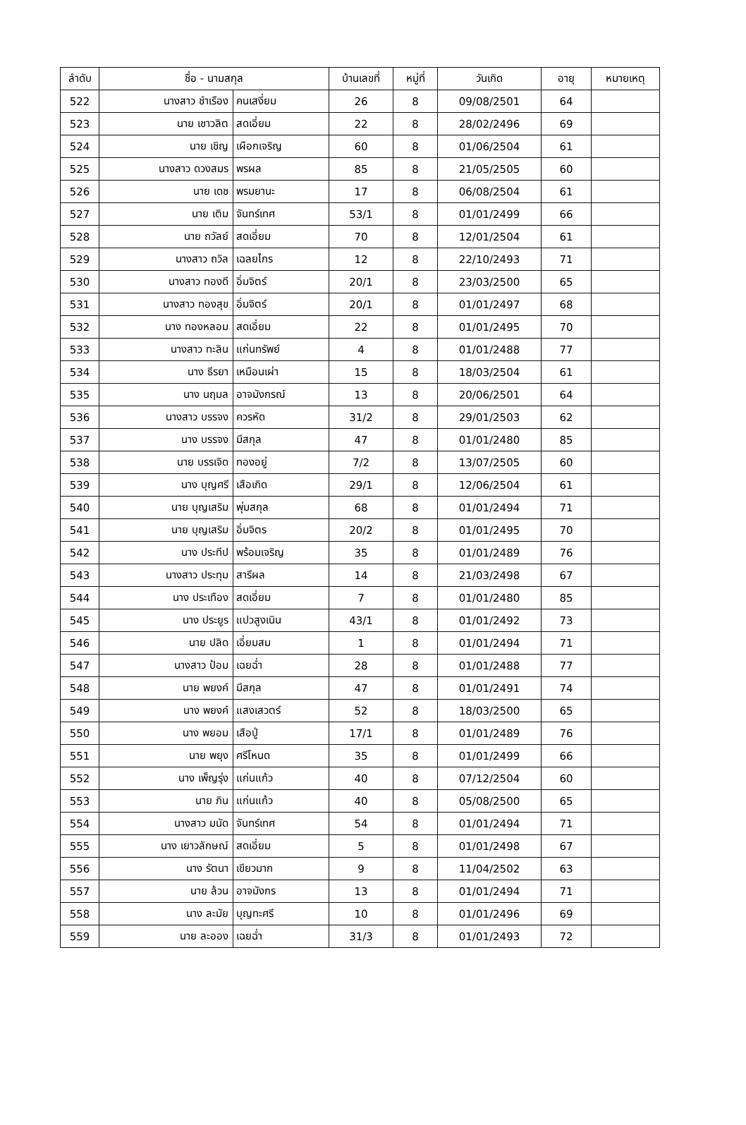| ลำดับ | ชื่อ - นามสกุล | | บ้านเลขที่ | หมู่ที่ | วันเกิด | อายุ | หมายเหตุ |
| --- | --- | --- | --- | --- | --- | --- | --- |
| 522 | นางสาว ชำเรือง | คนเสงี่ยม | 26 | 8 | 09/08/2501 | 64 | |
| 523 | นาย เชาวลิต | สดเอี่ยม | 22 | 8 | 28/02/2496 | 69 | |
| 524 | นาย เชิญ | เผือกเจริญ | 60 | 8 | 01/06/2504 | 61 | |
| 525 | นางสาว ดวงสมร | พรผล | 85 | 8 | 21/05/2505 | 60 | |
| 526 | นาย เดช | พรมยานะ | 17 | 8 | 06/08/2504 | 61 | |
| 527 | นาย เติม | จันทร์เทศ | 53/1 | 8 | 01/01/2499 | 66 | |
| 528 | นาย ถวัลย์ | สดเอี่ยม | 70 | 8 | 12/01/2504 | 61 | |
| 529 | นางสาว ถวิล | เฉลยไกร | 12 | 8 | 22/10/2493 | 71 | |
| 530 | นางสาว ทองดี | อิ่มจิตร์ | 20/1 | 8 | 23/03/2500 | 65 | |
| 531 | นางสาว ทองสุข | อิ่มจิตร์ | 20/1 | 8 | 01/01/2497 | 68 | |
| 532 | นาง ทองหลอม | สดเอี่ยม | 22 | 8 | 01/01/2495 | 70 | |
| 533 | นางสาว ทะลิน | แก่นทรัพย์ | 4 | 8 | 01/01/2488 | 77 | |
| 534 | นาง ธีรยา | เหมือนเผ่า | 15 | 8 | 18/03/2504 | 61 | |
| 535 | นาง นฤมล | อาจมังกรณ์ | 13 | 8 | 20/06/2501 | 64 | |
| 536 | นางสาว บรรจง | ควรหัด | 31/2 | 8 | 29/01/2503 | 62 | |
| 537 | นาง บรรจง | มีสกุล | 47 | 8 | 01/01/2480 | 85 | |
| 538 | นาย บรรเจิด | ทองอยู่ | 7/2 | 8 | 13/07/2505 | 60 | |
| 539 | นาง บุญศรี | เสือเกิด | 29/1 | 8 | 12/06/2504 | 61 | |
| 540 | นาย บุญเสริม | พุ่มสกุล | 68 | 8 | 01/01/2494 | 71 | |
| 541 | นาย บุญเสริม | อิ่มจิตร | 20/2 | 8 | 01/01/2495 | 70 | |
| 542 | นาง ประทีป | พร้อมเจริญ | 35 | 8 | 01/01/2489 | 76 | |
| 543 | นางสาว ประทุม | สารีผล | 14 | 8 | 21/03/2498 | 67 | |
| 544 | นาง ประเทือง | สดเอี่ยม | 7 | 8 | 01/01/2480 | 85 | |
| 545 | นาง ประยูร | แปวสูงเนิน | 43/1 | 8 | 01/01/2492 | 73 | |
| 546 | นาย ปลิด | เอี่ยมสม | 1 | 8 | 01/01/2494 | 71 | |
| 547 | นางสาว ป้อม | เฉยฉ่ำ | 28 | 8 | 01/01/2488 | 77 | |
| 548 | นาย พยงค์ | มีสกุล | 47 | 8 | 01/01/2491 | 74 | |
| 549 | นาง พยงค์ | แสงเสวตร์ | 52 | 8 | 18/03/2500 | 65 | |
| 550 | นาง พยอม | เสือปู่ | 17/1 | 8 | 01/01/2489 | 76 | |
| 551 | นาย พยุง | ศรีโหนด | 35 | 8 | 01/01/2499 | 66 | |
| 552 | นาง เพ็ญรุ่ง | แก่นแก้ว | 40 | 8 | 07/12/2504 | 60 | |
| 553 | นาย ภิน | แก่นแก้ว | 40 | 8 | 05/08/2500 | 65 | |
| 554 | นางสาว มนัด | จันทร์เทศ | 54 | 8 | 01/01/2494 | 71 | |
| 555 | นาง เยาวลักษณ์ | สดเอี่ยม | 5 | 8 | 01/01/2498 | 67 | |
| 556 | นาง รัตนา | เขียวมาก | 9 | 8 | 11/04/2502 | 63 | |
| 557 | นาย ล้วน | อาจมังกร | 13 | 8 | 01/01/2494 | 71 | |
| 558 | นาง ละมัย | บุญทะศรี | 10 | 8 | 01/01/2496 | 69 | |
| 559 | นาย ละออง | เฉยฉ่ำ | 31/3 | 8 | 01/01/2493 | 72 | |